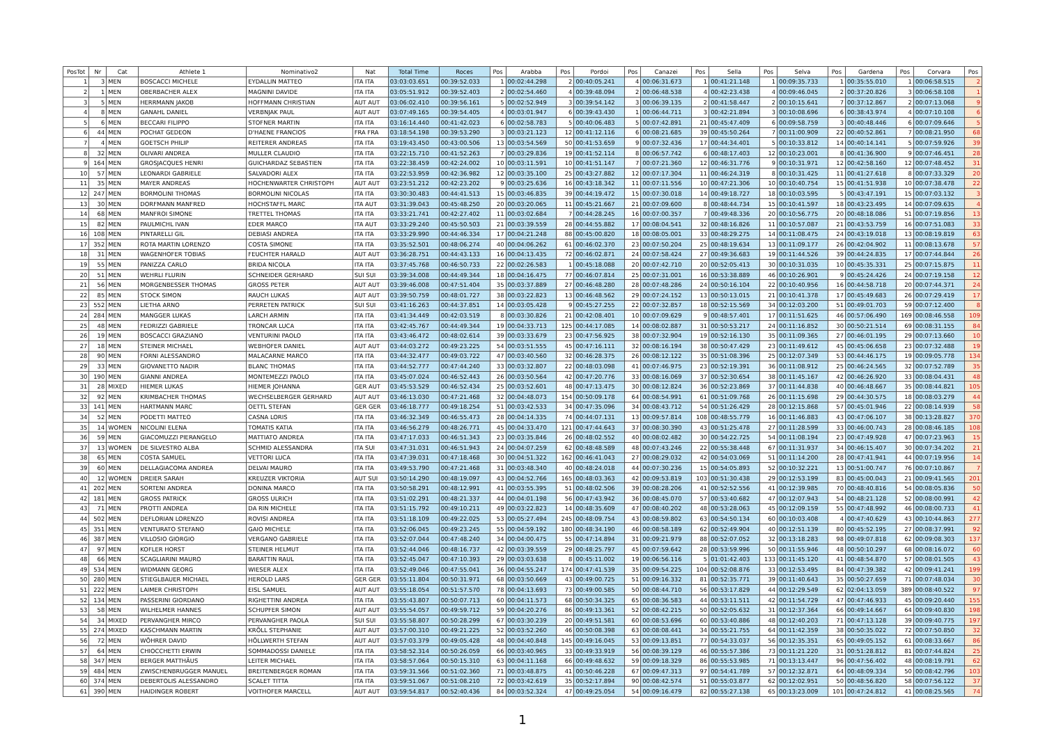| PosTot | Nr | Cat | Athlete 1 | Nominativo2 | Nat | Total Time | Roces | Pos | Arabba | Pos | Pordoi | Pos | Canazei | Pos | Sella | Pos | Selva | Pos | Gardena | Pos | Corvara | Pos |
| --- | --- | --- | --- | --- | --- | --- | --- | --- | --- | --- | --- | --- | --- | --- | --- | --- | --- | --- | --- | --- | --- | --- |
| 1 | 3 | MEN | BOSCACCI MICHELE | EYDALLIN MATTEO | ITA ITA | 03:03:03.651 | 00:39:52.033 | 1 | 00:02:44.298 | 2 | 00:40:05.241 | 4 | 00:06:31.673 | 1 | 00:41:21.148 | 1 | 00:09:35.733 | 1 | 00:35:55.010 | 1 | 00:06:58.515 | 2 |
| 2 | 1 | MEN | OBERBACHER ALEX | MAGNINI DAVIDE | ITA ITA | 03:05:51.912 | 00:39:52.403 | 2 | 00:02:54.460 | 4 | 00:39:48.094 | 2 | 00:06:48.538 | 4 | 00:42:23.438 | 4 | 00:09:46.045 | 2 | 00:37:20.826 | 3 | 00:06:58.108 | 1 |
| 3 | 5 | MEN | HERRMANN JAKOB | HOFFMANN CHRISTIAN | AUT AUT | 03:06:02.410 | 00:39:56.161 | 5 | 00:02:52.949 | 3 | 00:39:54.142 | 3 | 00:06:39.135 | 2 | 00:41:58.447 | 2 | 00:10:15.641 | 7 | 00:37:12.867 | 2 | 00:07:13.068 | 9 |
| 4 | 8 | MEN | GANAHL DANIEL | VERBNJAK PAUL | AUT AUT | 03:07:49.165 | 00:39:54.405 | 4 | 00:03:01.947 | 6 | 00:39:43.430 | 1 | 00:06:44.711 | 3 | 00:42:21.894 | 3 | 00:10:08.696 | 6 | 00:38:43.974 | 4 | 00:07:10.108 | 6 |
| 5 | 6 | MEN | BECCARI FILIPPO | STOFNER MARTIN | ITA ITA | 03:16:14.440 | 00:41:42.023 | 6 | 00:02:58.783 | 5 | 00:40:06.483 | 5 | 00:07:42.891 | 21 | 00:45:47.409 | 6 | 00:09:58.759 | 3 | 00:40:48.446 | 6 | 00:07:09.646 | 5 |
| 6 | 44 | MEN | POCHAT GEDEON | D'HAENE FRANCIOS | FRA FRA | 03:18:54.198 | 00:39:53.290 | 3 | 00:03:21.123 | 12 | 00:41:12.116 | 6 | 00:08:21.685 | 39 | 00:45:50.264 | 7 | 00:11:00.909 | 22 | 00:40:52.861 | 7 | 00:08:21.950 | 68 |
| 7 | 4 | MEN | GOETSCH PHILIP | REITERER ANDREAS | ITA ITA | 03:19:43.450 | 00:43:00.506 | 13 | 00:03:54.569 | 50 | 00:41:53.659 | 9 | 00:07:32.436 | 17 | 00:44:34.401 | 5 | 00:10:33.812 | 14 | 00:40:14.141 | 5 | 00:07:59.926 | 39 |
| 8 | 32 | MEN | OLIVARI ANDREA | MULLER CLAUDIO | ITA ITA | 03:22:15.710 | 00:41:52.263 | 7 | 00:03:29.836 | 19 | 00:41:52.114 | 8 | 00:06:57.742 | 6 | 00:48:17.403 | 12 | 00:10:23.001 | 8 | 00:41:36.900 | 9 | 00:07:46.451 | 28 |
| 9 | 164 | MEN | GROSJACQUES HENRI | GUICHARDAZ SEBASTIEN | ITA ITA | 03:22:38.459 | 00:42:24.002 | 10 | 00:03:11.591 | 10 | 00:41:51.147 | 7 | 00:07:21.360 | 12 | 00:46:31.776 | 9 | 00:10:31.971 | 12 | 00:42:58.160 | 12 | 00:07:48.452 | 31 |
| 10 | 57 | MEN | LEONARDI GABRIELE | SALVADORI ALEX | ITA ITA | 03:22:53.959 | 00:42:36.982 | 12 | 00:03:35.100 | 25 | 00:43:27.882 | 12 | 00:07:17.304 | 11 | 00:46:24.319 | 8 | 00:10:31.425 | 11 | 00:41:27.618 | 8 | 00:07:33.329 | 20 |
| 11 | 35 | MEN | MAYER ANDREAS | HOCHENWARTER CHRISTOPH | AUT AUT | 03:23:51.212 | 00:42:23.202 | 9 | 00:03:25.636 | 16 | 00:43:18.342 | 11 | 00:07:11.556 | 10 | 00:47:21.306 | 10 | 00:10:40.754 | 15 | 00:41:51.938 | 10 | 00:07:38.478 | 22 |
| 12 | 247 | MEN | BORMOLINI THOMAS | BORMOLINI NICOLAS | ITA ITA | 03:30:30.483 | 00:44:41.513 | 15 | 00:03:46.835 | 39 | 00:44:19.472 | 15 | 00:07:30.018 | 14 | 00:49:18.727 | 18 | 00:10:03.595 | 5 | 00:43:47.191 | 15 | 00:07:03.132 | 3 |
| 13 | 30 | MEN | DORFMANN MANFRED | HOCHSTAFFL MARC | ITA AUT | 03:31:39.043 | 00:45:48.250 | 20 | 00:03:20.065 | 11 | 00:45:21.667 | 21 | 00:07:09.600 | 8 | 00:48:44.734 | 15 | 00:10:41.597 | 18 | 00:43:23.495 | 14 | 00:07:09.635 | 4 |
| 14 | 68 | MEN | MANFROI SIMONE | TRETTEL THOMAS | ITA ITA | 03:33:21.741 | 00:42:27.402 | 11 | 00:03:02.684 | 7 | 00:44:28.245 | 16 | 00:07:00.357 | 7 | 00:49:48.336 | 20 | 00:10:56.775 | 20 | 00:48:18.086 | 51 | 00:07:19.856 | 13 |
| 15 | 82 | MEN | PAULMICHL IVAN | EDER MARCO | ITA AUT | 03:33:29.240 | 00:45:50.503 | 21 | 00:03:39.559 | 28 | 00:44:55.882 | 17 | 00:08:04.541 | 32 | 00:48:16.826 | 11 | 00:10:57.087 | 21 | 00:43:53.759 | 16 | 00:07:51.083 | 33 |
| 16 | 108 | MEN | PINTARELLI GIL | DEBIASI ANDREA | ITA ITA | 03:33:29.990 | 00:44:46.334 | 17 | 00:04:21.248 | 88 | 00:45:00.820 | 18 | 00:08:05.001 | 33 | 00:48:29.275 | 14 | 00:11:08.475 | 24 | 00:43:19.018 | 13 | 00:08:19.819 | 63 |
| 17 | 352 | MEN | ROTA MARTIN LORENZO | COSTA SIMONE | ITA ITA | 03:35:52.501 | 00:48:06.274 | 40 | 00:04:06.262 | 61 | 00:46:02.370 | 23 | 00:07:50.204 | 25 | 00:48:19.634 | 13 | 00:11:09.177 | 26 | 00:42:04.902 | 11 | 00:08:13.678 | 57 |
| 18 | 31 | MEN | WAGENHOFER TOBIAS | FEUCHTER HARALD | AUT AUT | 03:36:28.751 | 00:44:43.133 | 16 | 00:04:13.435 | 72 | 00:46:02.871 | 24 | 00:07:58.424 | 27 | 00:49:36.683 | 19 | 00:11:44.526 | 39 | 00:44:24.835 | 17 | 00:07:44.844 | 26 |
| 19 | 55 | MEN | PANIZZA CARLO | BRIDA NICOLA | ITA ITA | 03:37:45.768 | 00:46:50.733 | 22 | 00:02:26.583 | 1 | 00:45:18.088 | 20 | 00:07:42.710 | 20 | 00:52:05.413 | 30 | 00:10:31.035 | 10 | 00:45:35.331 | 25 | 00:07:15.875 | 11 |
| 20 | 51 | MEN | WEHRLI FLURIN | SCHNEIDER GERHARD | SUI SUI | 03:39:34.008 | 00:44:49.344 | 18 | 00:04:16.475 | 77 | 00:46:07.814 | 25 | 00:07:31.001 | 16 | 00:53:38.889 | 46 | 00:10:26.901 | 9 | 00:45:24.426 | 24 | 00:07:19.158 | 12 |
| 21 | 56 | MEN | MORGENBESSER THOMAS | GROSS PETER | AUT AUT | 03:39:46.008 | 00:47:51.404 | 35 | 00:03:37.889 | 27 | 00:46:48.280 | 28 | 00:07:48.286 | 24 | 00:50:16.104 | 22 | 00:10:40.956 | 16 | 00:44:58.718 | 20 | 00:07:44.371 | 24 |
| 22 | 85 | MEN | STOCK SIMON | RAUCH LUKAS | AUT AUT | 03:39:50.759 | 00:48:01.727 | 38 | 00:03:22.823 | 13 | 00:46:48.562 | 29 | 00:07:24.152 | 13 | 00:50:13.015 | 21 | 00:10:41.378 | 17 | 00:45:49.683 | 26 | 00:07:29.419 | 17 |
| 23 | 552 | MEN | LIETHA ARNO | PERRETEN PATRICK | SUI SUI | 03:41:16.263 | 00:44:37.851 | 14 | 00:03:05.428 | 9 | 00:45:27.255 | 22 | 00:07:32.857 | 18 | 00:52:15.569 | 34 | 00:12:03.200 | 51 | 00:49:01.703 | 59 | 00:07:12.400 | 8 |
| 24 | 284 | MEN | MANGGER LUKAS | LARCH ARMIN | ITA ITA | 03:41:34.449 | 00:42:03.519 | 8 | 00:03:30.826 | 21 | 00:42:08.401 | 10 | 00:07:09.629 | 9 | 00:48:57.401 | 17 | 00:11:51.625 | 46 | 00:57:06.490 | 169 | 00:08:46.558 | 109 |
| 25 | 48 | MEN | FEDRIZZI GABRIELE | TRONCAR LUCA | ITA ITA | 03:42:45.767 | 00:44:49.344 | 19 | 00:04:33.713 | 125 | 00:44:17.085 | 14 | 00:08:02.887 | 31 | 00:50:53.217 | 24 | 00:11:16.852 | 30 | 00:50:21.514 | 69 | 00:08:31.155 | 84 |
| 26 | 19 | MEN | BOSCACCI GRAZIANO | VENTURINI PAOLO | ITA ITA | 03:43:46.472 | 00:48:02.614 | 39 | 00:03:33.679 | 23 | 00:47:56.925 | 38 | 00:07:32.904 | 19 | 00:52:16.130 | 35 | 00:11:09.365 | 27 | 00:46:01.195 | 29 | 00:07:13.660 | 10 |
| 27 | 18 | MEN | STEINER MICHAEL | WEBHOFER DANIEL | AUT AUT | 03:44:03.272 | 00:49:23.225 | 54 | 00:03:51.555 | 45 | 00:47:16.111 | 32 | 00:08:16.194 | 38 | 00:50:47.429 | 23 | 00:11:49.612 | 45 | 00:45:06.658 | 23 | 00:07:32.488 | 19 |
| 28 | 90 | MEN | FORNI ALESSANDRO | MALACARNE MARCO | ITA ITA | 03:44:32.477 | 00:49:03.722 | 47 | 00:03:40.560 | 32 | 00:46:28.375 | 26 | 00:08:12.122 | 35 | 00:51:08.396 | 25 | 00:12:07.349 | 53 | 00:44:46.175 | 19 | 00:09:05.778 | 134 |
| 29 | 33 | MEN | GIOVANETTO NADIR | BLANC THOMAS | ITA ITA | 03:44:52.777 | 00:47:44.240 | 33 | 00:03:32.807 | 22 | 00:48:03.098 | 41 | 00:07:46.975 | 23 | 00:52:19.391 | 36 | 00:11:08.912 | 25 | 00:46:24.565 | 32 | 00:07:52.789 | 35 |
| 30 | 190 | MEN | GIANNI ANDREA | MONTEMEZZI PAOLO | ITA ITA | 03:45:07.024 | 00:46:52.443 | 26 | 00:03:50.564 | 42 | 00:47:20.776 | 33 | 00:08:16.069 | 37 | 00:52:30.654 | 38 | 00:11:45.167 | 42 | 00:46:26.920 | 33 | 00:08:04.431 | 48 |
| 31 | 28 | MIXED | HIEMER LUKAS | HIEMER JOHANNA | GER AUT | 03:45:53.529 | 00:46:52.434 | 25 | 00:03:52.601 | 48 | 00:47:13.475 | 30 | 00:08:12.824 | 36 | 00:52:23.869 | 37 | 00:11:44.838 | 40 | 00:46:48.667 | 35 | 00:08:44.821 | 105 |
| 32 | 92 | MEN | KRIMBACHER THOMAS | WECHSELBERGER GERHARD | AUT AUT | 03:46:13.030 | 00:47:21.468 | 32 | 00:04:48.073 | 154 | 00:50:09.178 | 64 | 00:08:54.991 | 61 | 00:51:09.768 | 26 | 00:11:15.698 | 29 | 00:44:30.575 | 18 | 00:08:03.279 | 44 |
| 33 | 141 | MEN | HARTMANN MARC | OETTL STEFAN | GER GER | 03:46:18.777 | 00:49:18.254 | 51 | 00:03:42.533 | 34 | 00:47:35.096 | 34 | 00:08:43.712 | 54 | 00:51:26.429 | 28 | 00:12:15.868 | 57 | 00:45:01.946 | 22 | 00:08:14.939 | 58 |
| 34 | 52 | MEN | PODETTI MATTEO | CASNA LORIS | ITA ITA | 03:46:32.349 | 00:46:55.473 | 28 | 00:04:14.335 | 74 | 00:44:07.131 | 13 | 00:09:57.814 | 108 | 00:48:55.779 | 16 | 00:11:46.883 | 43 | 00:47:06.107 | 38 | 00:13:28.827 | 370 |
| 35 | 14 | WOMEN | NICOLINI ELENA | TOMATIS KATIA | ITA ITA | 03:46:56.279 | 00:48:26.771 | 45 | 00:04:33.470 | 121 | 00:47:44.643 | 37 | 00:08:30.390 | 43 | 00:51:25.478 | 27 | 00:11:28.599 | 33 | 00:46:00.743 | 28 | 00:08:46.185 | 108 |
| 36 | 59 | MEN | GIACOMUZZI PIERANGELO | MATTIATO ANDREA | ITA ITA | 03:47:17.033 | 00:46:51.343 | 23 | 00:03:35.846 | 26 | 00:48:02.552 | 40 | 00:08:02.482 | 30 | 00:54:22.725 | 54 | 00:11:08.194 | 23 | 00:47:49.928 | 47 | 00:07:23.963 | 15 |
| 37 | 13 | WOMEN | DE SILVESTRO ALBA | SCHMID ALESSANDRA | ITA SUI | 03:47:31.031 | 00:46:51.943 | 24 | 00:04:07.259 | 62 | 00:48:48.589 | 48 | 00:07:43.246 | 22 | 00:55:38.448 | 67 | 00:11:31.937 | 34 | 00:46:15.407 | 30 | 00:07:34.202 | 21 |
| 38 | 65 | MEN | COSTA SAMUEL | VETTORI LUCA | ITA ITA | 03:47:39.031 | 00:47:18.468 | 30 | 00:04:51.322 | 162 | 00:46:41.043 | 27 | 00:08:29.032 | 42 | 00:54:03.069 | 51 | 00:11:14.200 | 28 | 00:47:41.941 | 44 | 00:07:19.956 | 14 |
| 39 | 60 | MEN | DELLAGIACOMA ANDREA | DELVAI MAURO | ITA ITA | 03:49:53.790 | 00:47:21.468 | 31 | 00:03:48.340 | 40 | 00:48:24.018 | 44 | 00:07:30.236 | 15 | 00:54:05.893 | 52 | 00:10:32.221 | 13 | 00:51:00.747 | 76 | 00:07:10.867 | 7 |
| 40 | 12 | WOMEN | DREIER SARAH | KREUZER VIKTORIA | AUT SUI | 03:50:14.290 | 00:48:19.097 | 43 | 00:04:52.766 | 165 | 00:48:03.363 | 42 | 00:09:53.819 | 103 | 00:51:30.438 | 29 | 00:12:53.199 | 83 | 00:45:00.043 | 21 | 00:09:41.565 | 201 |
| 41 | 202 | MEN | SORTENI ANDREA | DONINA MARCO | ITA ITA | 03:50:58.291 | 00:48:12.991 | 41 | 00:03:55.395 | 51 | 00:48:02.506 | 39 | 00:08:28.206 | 41 | 00:52:52.556 | 41 | 00:12:39.985 | 70 | 00:48:40.816 | 54 | 00:08:05.836 | 50 |
| 42 | 181 | MEN | GROSS PATRICK | GROSS ULRICH | ITA ITA | 03:51:02.291 | 00:48:21.337 | 44 | 00:04:01.198 | 56 | 00:47:43.942 | 36 | 00:08:45.070 | 57 | 00:53:40.682 | 47 | 00:12:07.943 | 54 | 00:48:21.128 | 52 | 00:08:00.991 | 42 |
| 43 | 71 | MEN | PROTTI ANDREA | DA RIN MICHELE | ITA ITA | 03:51:15.792 | 00:49:10.211 | 49 | 00:03:22.823 | 14 | 00:48:35.609 | 47 | 00:08:40.202 | 48 | 00:53:28.063 | 45 | 00:12:09.159 | 55 | 00:47:48.992 | 46 | 00:08:00.733 | 41 |
| 44 | 502 | MEN | DEFLORIAN LORENZO | ROVISI ANDREA | ITA ITA | 03:51:18.109 | 00:49:22.025 | 53 | 00:05:27.494 | 245 | 00:48:09.754 | 43 | 00:08:59.802 | 63 | 00:54:50.134 | 60 | 00:10:03.408 | 4 | 00:47:40.629 | 43 | 00:10:44.863 | 277 |
| 45 | 351 | MEN | VENTURATO STEFANO | GAIO MICHELE | ITA ITA | 03:52:06.045 | 00:49:23.245 | 55 | 00:04:59.192 | 180 | 00:48:34.190 | 46 | 00:08:58.189 | 62 | 00:52:49.904 | 40 | 00:12:51.139 | 80 | 00:45:52.195 | 27 | 00:08:37.991 | 92 |
| 46 | 387 | MEN | VILLOSIO GIORGIO | VERGANO GABRIELE | ITA ITA | 03:52:07.044 | 00:47:48.240 | 34 | 00:04:00.475 | 55 | 00:47:14.894 | 31 | 00:09:21.979 | 88 | 00:52:07.052 | 32 | 00:13:18.283 | 98 | 00:49:07.818 | 62 | 00:09:08.303 | 137 |
| 47 | 97 | MEN | KOFLER HORST | STEINER HELMUT | ITA ITA | 03:52:44.046 | 00:48:16.737 | 42 | 00:03:39.559 | 29 | 00:48:25.797 | 45 | 00:07:59.642 | 28 | 00:53:59.996 | 50 | 00:11:55.946 | 48 | 00:50:10.297 | 68 | 00:08:16.072 | 60 |
| 48 | 66 | MEN | SCAGLIARINI MAURO | BARATTIN RAUL | ITA ITA | 03:52:45.047 | 00:47:10.393 | 29 | 00:03:03.638 | 8 | 00:45:11.002 | 19 | 00:06:56.116 | 5 | 01:01:42.403 | 133 | 00:11:45.120 | 41 | 00:48:54.870 | 57 | 00:08:01.505 | 43 |
| 49 | 534 | MEN | WIDMANN GEORG | WIESER ALEX | ITA ITA | 03:52:49.046 | 00:47:55.041 | 36 | 00:04:55.247 | 174 | 00:47:41.539 | 35 | 00:09:54.225 | 104 | 00:52:08.876 | 33 | 00:12:53.495 | 84 | 00:47:39.382 | 42 | 00:09:41.241 | 199 |
| 50 | 280 | MEN | STIEGLBAUER MICHAEL | HEROLD LARS | GER GER | 03:55:11.804 | 00:50:31.971 | 68 | 00:03:50.669 | 43 | 00:49:00.725 | 51 | 00:09:16.332 | 81 | 00:52:35.771 | 39 | 00:11:40.643 | 35 | 00:50:27.659 | 71 | 00:07:48.034 | 30 |
| 51 | 222 | MEN | LAIMER CHRISTOPH | EISL SAMUEL | AUT AUT | 03:55:18.054 | 00:51:57.570 | 78 | 00:04:13.693 | 73 | 00:49:00.585 | 50 | 00:08:44.710 | 56 | 00:53:17.829 | 44 | 00:12:29.549 | 62 | 02:04:13.059 | 389 | 00:08:40.522 | 97 |
| 52 | 134 | MEN | PASSERINI GIORDANO | RIGHETTINI ANDREA | ITA ITA | 03:55:43.807 | 00:50:07.713 | 60 | 00:04:11.573 | 68 | 00:50:34.325 | 65 | 00:08:36.583 | 44 | 00:53:11.511 | 42 | 00:11:54.729 | 47 | 00:47:46.933 | 45 | 00:09:20.440 | 155 |
| 53 | 58 | MEN | WILHELMER HANNES | SCHUPFER SIMON | AUT AUT | 03:55:54.057 | 00:49:59.712 | 59 | 00:04:20.276 | 86 | 00:49:13.361 | 52 | 00:08:42.215 | 50 | 00:52:05.632 | 31 | 00:12:37.364 | 66 | 00:49:14.667 | 64 | 00:09:40.830 | 198 |
| 54 | 34 | MIXED | PERVANGHER MIRCO | PERVANGHER PAOLA | SUI SUI | 03:55:58.807 | 00:50:28.299 | 67 | 00:03:30.239 | 20 | 00:49:51.581 | 60 | 00:08:53.696 | 60 | 00:53:40.886 | 48 | 00:12:40.203 | 71 | 00:47:13.128 | 39 | 00:09:40.775 | 197 |
| 55 | 274 | MIXED | KASCHMANN MARTIN | KRÖLL STEPHANIE | AUT AUT | 03:57:00.310 | 00:49:21.225 | 52 | 00:03:52.260 | 46 | 00:50:08.398 | 63 | 00:08:08.441 | 34 | 00:55:21.755 | 64 | 00:11:42.359 | 38 | 00:50:35.022 | 72 | 00:07:50.850 | 32 |
| 56 | 72 | MEN | WÖHRER DAVID | HÖLLWERTH STEFAN | AUT AUT | 03:57:03.379 | 00:49:05.428 | 48 | 00:04:40.848 | 145 | 00:49:16.045 | 53 | 00:09:13.851 | 77 | 00:54:33.037 | 56 | 00:12:35.351 | 65 | 00:49:05.152 | 61 | 00:08:33.667 | 86 |
| 57 | 64 | MEN | CHIOCCHETTI ERWIN | SOMMADOSSI DANIELE | ITA ITA | 03:58:52.314 | 00:50:26.059 | 66 | 00:03:40.965 | 33 | 00:49:33.919 | 56 | 00:08:39.129 | 46 | 00:55:57.386 | 73 | 00:11:21.220 | 31 | 00:51:28.812 | 81 | 00:07:44.824 | 25 |
| 58 | 347 | MEN | BERGER MATTHÄUS | LEITER MICHAEL | ITA ITA | 03:58:57.064 | 00:50:15.310 | 63 | 00:04:11.168 | 66 | 00:49:48.632 | 59 | 00:09:18.329 | 86 | 00:55:53.985 | 71 | 00:13:13.447 | 96 | 00:47:56.402 | 48 | 00:08:19.791 | 62 |
| 59 | 484 | MEN | ZWISCHENBRUGGER MANUEL | BREITENBERGER ROMAN | ITA ITA | 03:59:31.566 | 00:51:02.360 | 71 | 00:03:48.875 | 41 | 00:50:46.228 | 67 | 00:09:47.313 | 97 | 00:54:41.789 | 57 | 00:12:32.871 | 64 | 00:48:09.334 | 50 | 00:08:42.796 | 103 |
| 60 | 374 | MEN | DEBERTOLIS ALESSANDRO | SCALET TITTA | ITA ITA | 03:59:51.067 | 00:51:08.210 | 72 | 00:03:42.619 | 35 | 00:52:17.894 | 90 | 00:08:42.574 | 51 | 00:55:03.877 | 62 | 00:12:02.951 | 50 | 00:48:56.820 | 58 | 00:07:56.122 | 37 |
| 61 | 390 | MEN | HAIDINGER ROBERT | VOITHOFER MARCELL | AUT AUT | 03:59:54.817 | 00:52:40.436 | 84 | 00:03:52.324 | 47 | 00:49:25.054 | 54 | 00:09:16.479 | 82 | 00:55:27.138 | 65 | 00:13:23.009 | 101 | 00:47:24.812 | 41 | 00:08:25.565 | 74 |
1